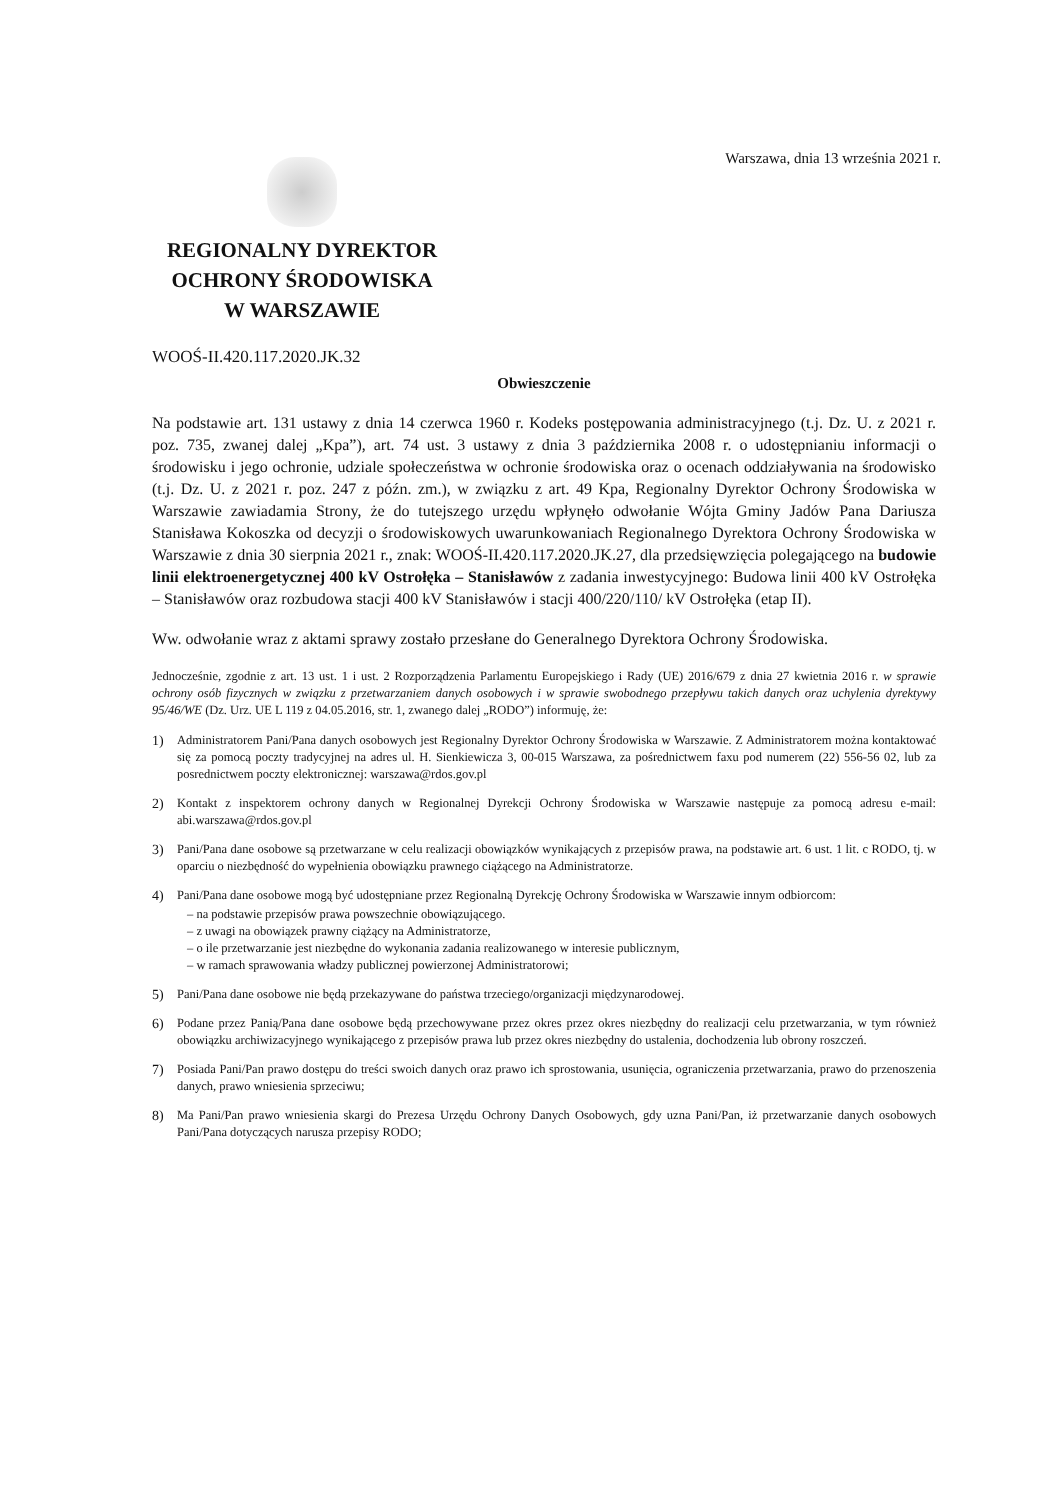Warszawa, dnia 13 września 2021 r.
REGIONALNY DYREKTOR
OCHRONY ŚRODOWISKA
W WARSZAWIE
WOOŚ-II.420.117.2020.JK.32
Obwieszczenie
Na podstawie art. 131 ustawy z dnia 14 czerwca 1960 r. Kodeks postępowania administracyjnego (t.j. Dz. U. z 2021 r. poz. 735, zwanej dalej „Kpa”), art. 74 ust. 3 ustawy z dnia 3 października 2008 r. o udostępnianiu informacji o środowisku i jego ochronie, udziale społeczeństwa w ochronie środowiska oraz o ocenach oddziaływania na środowisko (t.j. Dz. U. z 2021 r. poz. 247 z późn. zm.), w związku z art. 49 Kpa, Regionalny Dyrektor Ochrony Środowiska w Warszawie zawiadamia Strony, że do tutejszego urzędu wpłynęło odwołanie Wójta Gminy Jadów Pana Dariusza Stanisława Kokoszka od decyzji o środowiskowych uwarunkowaniach Regionalnego Dyrektora Ochrony Środowiska w Warszawie z dnia 30 sierpnia 2021 r., znak: WOOŚ-II.420.117.2020.JK.27, dla przedsięwzięcia polegającego na budowie linii elektroenergetycznej 400 kV Ostrołęka – Stanisławów z zadania inwestycyjnego: Budowa linii 400 kV Ostrołęka – Stanisławów oraz rozbudowa stacji 400 kV Stanisławów i stacji 400/220/110/ kV Ostrołęka (etap II).
Ww. odwołanie wraz z aktami sprawy zostało przesłane do Generalnego Dyrektora Ochrony Środowiska.
Jednocześnie, zgodnie z art. 13 ust. 1 i ust. 2 Rozporządzenia Parlamentu Europejskiego i Rady (UE) 2016/679 z dnia 27 kwietnia 2016 r. w sprawie ochrony osób fizycznych w związku z przetwarzaniem danych osobowych i w sprawie swobodnego przepływu takich danych oraz uchylenia dyrektywy 95/46/WE (Dz. Urz. UE L 119 z 04.05.2016, str. 1, zwanego dalej „RODO”) informuję, że:
1) Administratorem Pani/Pana danych osobowych jest Regionalny Dyrektor Ochrony Środowiska w Warszawie. Z Administratorem można kontaktować się za pomocą poczty tradycyjnej na adres ul. H. Sienkiewicza 3, 00-015 Warszawa, za pośrednictwem faxu pod numerem (22) 556-56 02, lub za posrednictwem poczty elektronicznej: warszawa@rdos.gov.pl
2) Kontakt z inspektorem ochrony danych w Regionalnej Dyrekcji Ochrony Środowiska w Warszawie następuje za pomocą adresu e-mail: abi.warszawa@rdos.gov.pl
3) Pani/Pana dane osobowe są przetwarzane w celu realizacji obowiązków wynikających z przepisów prawa, na podstawie art. 6 ust. 1 lit. c RODO, tj. w oparciu o niezbędność do wypełnienia obowiązku prawnego ciążącego na Administratorze.
4) Pani/Pana dane osobowe mogą być udostępniane przez Regionalną Dyrekcję Ochrony Środowiska w Warszawie innym odbiorcom:
– na podstawie przepisów prawa powszechnie obowiązującego.
– z uwagi na obowiązek prawny ciążący na Administratorze,
– o ile przetwarzanie jest niezbędne do wykonania zadania realizowanego w interesie publicznym,
– w ramach sprawowania władzy publicznej powierzonej Administratorowi;
5) Pani/Pana dane osobowe nie będą przekazywane do państwa trzeciego/organizacji międzynarodowej.
6) Podane przez Panią/Pana dane osobowe będą przechowywane przez okres przez okres niezbędny do realizacji celu przetwarzania, w tym również obowiązku archiwizacyjnego wynikającego z przepisów prawa lub przez okres niezbędny do ustalenia, dochodzenia lub obrony roszczeń.
7) Posiada Pani/Pan prawo dostępu do treści swoich danych oraz prawo ich sprostowania, usunięcia, ograniczenia przetwarzania, prawo do przenoszenia danych, prawo wniesienia sprzeciwu;
8) Ma Pani/Pan prawo wniesienia skargi do Prezesa Urzędu Ochrony Danych Osobowych, gdy uzna Pani/Pan, iż przetwarzanie danych osobowych Pani/Pana dotyczących narusza przepisy RODO;